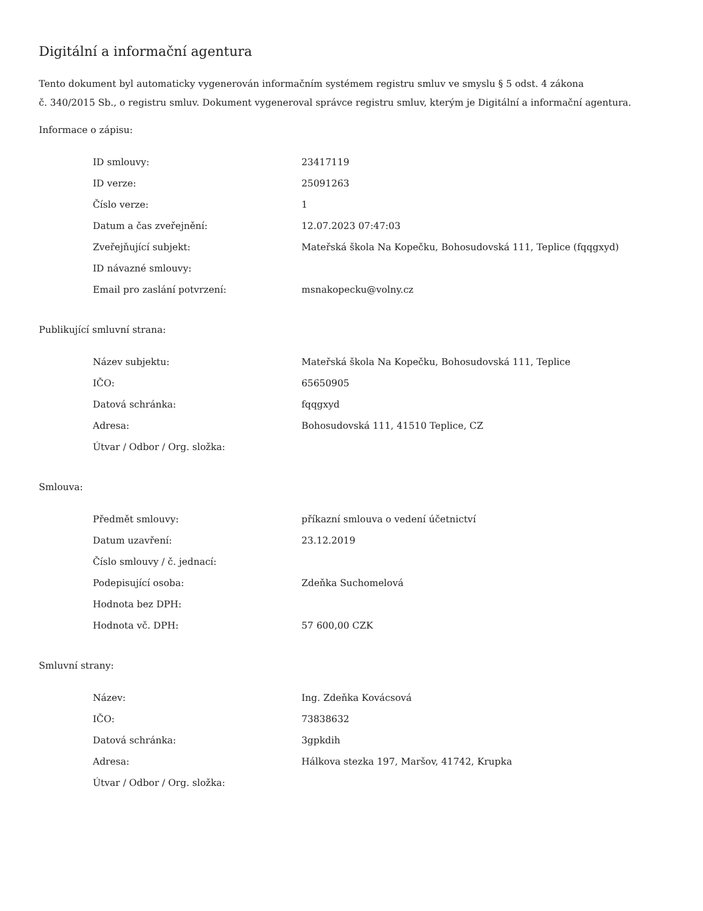Digitální a informační agentura
Tento dokument byl automaticky vygenerován informačním systémem registru smluv ve smyslu § 5 odst. 4 zákona
č. 340/2015 Sb., o registru smluv. Dokument vygeneroval správce registru smluv, kterým je Digitální a informační agentura.
Informace o zápisu:
| ID smlouvy: | 23417119 |
| ID verze: | 25091263 |
| Číslo verze: | 1 |
| Datum a čas zveřejnění: | 12.07.2023 07:47:03 |
| Zveřejňující subjekt: | Mateřská škola Na Kopečku, Bohosudovská 111, Teplice (fqqgxyd) |
| ID návazné smlouvy: | |
| Email pro zaslání potvrzení: | msnakopecku@volny.cz |
Publikující smluvní strana:
| Název subjektu: | Mateřská škola Na Kopečku, Bohosudovská 111, Teplice |
| IČO: | 65650905 |
| Datová schránka: | fqqgxyd |
| Adresa: | Bohosudovská 111, 41510 Teplice, CZ |
| Útvar / Odbor / Org. složka: | |
Smlouva:
| Předmět smlouvy: | příkazní smlouva o vedení účetnictví |
| Datum uzavření: | 23.12.2019 |
| Číslo smlouvy / č. jednací: | |
| Podepisující osoba: | Zdeňka Suchomelová |
| Hodnota bez DPH: | |
| Hodnota vč. DPH: | 57 600,00 CZK |
Smluvní strany:
| Název: | Ing. Zdeňka Kovácsová |
| IČO: | 73838632 |
| Datová schránka: | 3gpkdih |
| Adresa: | Hálkova stezka 197, Maršov, 41742, Krupka |
| Útvar / Odbor / Org. složka: | |